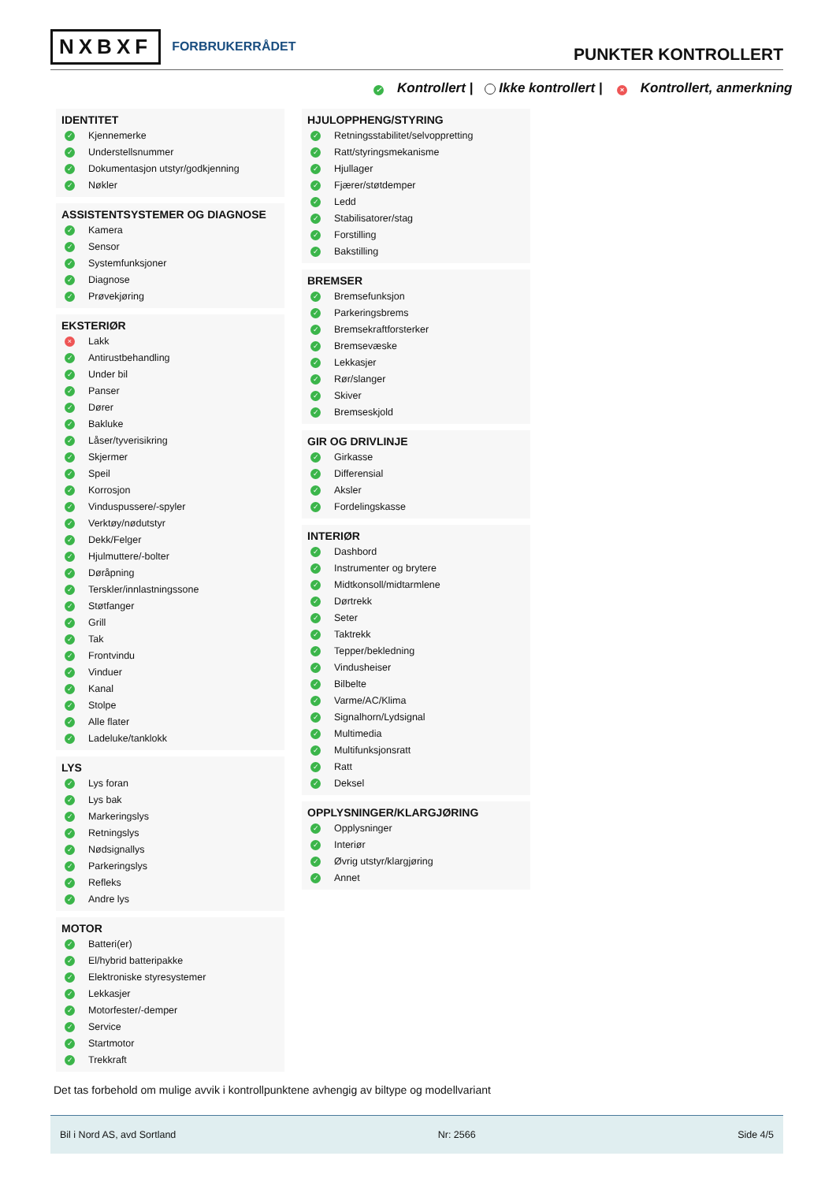NXBXF FORBRUKERRÅDET
PUNKTER KONTROLLERT
✓ Kontrollert | Ikke kontrollert | × Kontrollert, anmerkning
IDENTITET
✓ Kjennemerke
✓ Understellsnummer
✓ Dokumentasjon utstyr/godkjenning
✓ Nøkler
ASSISTENTSYSTEMER OG DIAGNOSE
✓ Kamera
✓ Sensor
✓ Systemfunksjoner
✓ Diagnose
✓ Prøvekjøring
EKSTERIØR
× Lakk
✓ Antirustbehandling
✓ Under bil
✓ Panser
✓ Dører
✓ Bakluke
✓ Låser/tyverisikring
✓ Skjermer
✓ Speil
✓ Korrosjon
✓ Vinduspussere/-spyler
✓ Verktøy/nødutstyr
✓ Dekk/Felger
✓ Hjulmuttere/-bolter
✓ Døråpning
✓ Terskler/innlastningssone
✓ Støtfanger
✓ Grill
✓ Tak
✓ Frontvindu
✓ Vinduer
✓ Kanal
✓ Stolpe
✓ Alle flater
✓ Ladeluke/tanklokk
LYS
✓ Lys foran
✓ Lys bak
✓ Markeringslys
✓ Retningslys
✓ Nødsignallys
✓ Parkeringslys
✓ Refleks
✓ Andre lys
MOTOR
✓ Batteri(er)
✓ El/hybrid batteripakke
✓ Elektroniske styresystemer
✓ Lekkasjer
✓ Motorfester/-demper
✓ Service
✓ Startmotor
✓ Trekkraft
HJULOPPHENG/STYRING
✓ Retningsstabilitet/selvoppretting
✓ Ratt/styringsmekanisme
✓ Hjullager
✓ Fjærer/støtdemper
✓ Ledd
✓ Stabilisatorer/stag
✓ Forstilling
✓ Bakstilling
BREMSER
✓ Bremsefunksjon
✓ Parkeringsbrems
✓ Bremsekraftforsterker
✓ Bremsevæske
✓ Lekkasjer
✓ Rør/slanger
✓ Skiver
✓ Bremseskjold
GIR OG DRIVLINJE
✓ Girkasse
✓ Differensial
✓ Aksler
✓ Fordelingskasse
INTERIØR
✓ Dashbord
✓ Instrumenter og brytere
✓ Midtkonsoll/midtarmlene
✓ Dørtrekk
✓ Seter
✓ Taktrekk
✓ Tepper/bekledning
✓ Vindusheiser
✓ Bilbelte
✓ Varme/AC/Klima
✓ Signalhorn/Lydsignal
✓ Multimedia
✓ Multifunksjonsratt
✓ Ratt
✓ Deksel
OPPLYSNINGER/KLARGJØRING
✓ Opplysninger
✓ Interiør
✓ Øvrig utstyr/klargjøring
✓ Annet
Det tas forbehold om mulige avvik i kontrollpunktene avhengig av biltype og modellvariant
Bil i Nord AS, avd Sortland Nr: 2566 Side 4/5